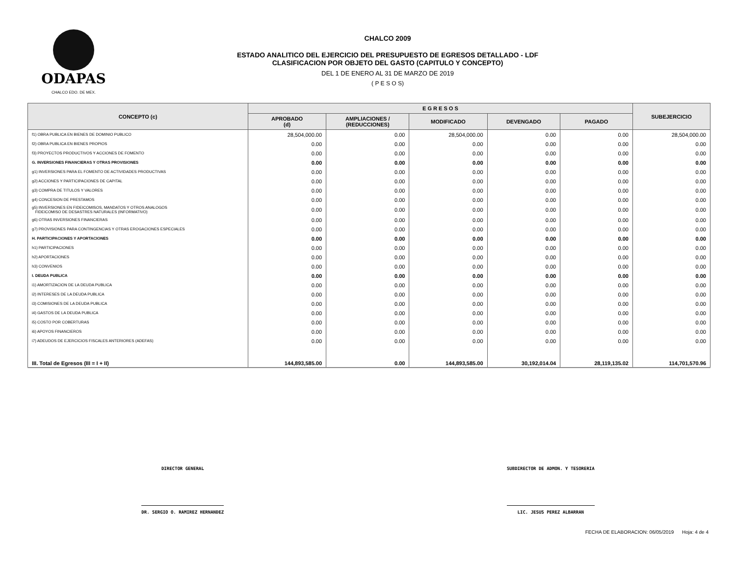ODAPAS
CHALCO EDO. DE MEX.
CHALCO 2009
ESTADO ANALITICO DEL EJERCICIO DEL PRESUPUESTO DE EGRESOS DETALLADO - LDF
CLASIFICACION POR OBJETO DEL GASTO (CAPITULO Y CONCEPTO)
DEL 1 DE ENERO AL 31 DE MARZO DE 2019
( P E S O S)
| CONCEPTO (c) | E G R E S O S | | | | | SUBEJERCICIO |
| --- | --- | --- | --- | --- | --- | --- |
| | APROBADO (d) | AMPLIACIONES / (REDUCCIONES) | MODIFICADO | DEVENGADO | PAGADO | |
| f1) OBRA PUBLICA EN BIENES DE DOMINIO PUBLICO | 28,504,000.00 | 0.00 | 28,504,000.00 | 0.00 | 0.00 | 28,504,000.00 |
| f2) OBRA PUBLICA EN BIENES PROPIOS | 0.00 | 0.00 | 0.00 | 0.00 | 0.00 | 0.00 |
| f3) PROYECTOS PRODUCTIVOS Y ACCIONES DE FOMENTO | 0.00 | 0.00 | 0.00 | 0.00 | 0.00 | 0.00 |
| G. INVERSIONES FINANCIERAS Y OTRAS PROVISIONES | 0.00 | 0.00 | 0.00 | 0.00 | 0.00 | 0.00 |
| g1) INVERSIONES PARA EL FOMENTO DE ACTIVIDADES PRODUCTIVAS | 0.00 | 0.00 | 0.00 | 0.00 | 0.00 | 0.00 |
| g2) ACCIONES Y PARTICIPACIONES DE CAPITAL | 0.00 | 0.00 | 0.00 | 0.00 | 0.00 | 0.00 |
| g3) COMPRA DE TITULOS Y VALORES | 0.00 | 0.00 | 0.00 | 0.00 | 0.00 | 0.00 |
| g4) CONCESION DE PRESTAMOS | 0.00 | 0.00 | 0.00 | 0.00 | 0.00 | 0.00 |
| g5) INVERSIONES EN FIDEICOMISOS, MANDATOS Y OTROS ANALOGOS FIDEICOMISO DE DESASTRES NATURALES (INFORMATIVO) | 0.00 | 0.00 | 0.00 | 0.00 | 0.00 | 0.00 |
| g6) OTRAS INVERSIONES FINANCIERAS | 0.00 | 0.00 | 0.00 | 0.00 | 0.00 | 0.00 |
| g7) PROVISIONES PARA CONTINGENCIAS Y OTRAS EROGACIONES ESPECIALES | 0.00 | 0.00 | 0.00 | 0.00 | 0.00 | 0.00 |
| H. PARTICIPACIONES Y APORTACIONES | 0.00 | 0.00 | 0.00 | 0.00 | 0.00 | 0.00 |
| h1) PARTICIPACIONES | 0.00 | 0.00 | 0.00 | 0.00 | 0.00 | 0.00 |
| h2) APORTACIONES | 0.00 | 0.00 | 0.00 | 0.00 | 0.00 | 0.00 |
| h3) CONVENIOS | 0.00 | 0.00 | 0.00 | 0.00 | 0.00 | 0.00 |
| I. DEUDA PUBLICA | 0.00 | 0.00 | 0.00 | 0.00 | 0.00 | 0.00 |
| i1) AMORTIZACION DE LA DEUDA PUBLICA | 0.00 | 0.00 | 0.00 | 0.00 | 0.00 | 0.00 |
| i2) INTERESES DE LA DEUDA PUBLICA | 0.00 | 0.00 | 0.00 | 0.00 | 0.00 | 0.00 |
| i3) COMISIONES DE LA DEUDA PUBLICA | 0.00 | 0.00 | 0.00 | 0.00 | 0.00 | 0.00 |
| i4) GASTOS DE LA DEUDA PUBLICA | 0.00 | 0.00 | 0.00 | 0.00 | 0.00 | 0.00 |
| i5) COSTO POR COBERTURAS | 0.00 | 0.00 | 0.00 | 0.00 | 0.00 | 0.00 |
| i6) APOYOS FINANCIEROS | 0.00 | 0.00 | 0.00 | 0.00 | 0.00 | 0.00 |
| i7) ADEUDOS DE EJERCICIOS FISCALES ANTERIORES (ADEFAS) | 0.00 | 0.00 | 0.00 | 0.00 | 0.00 | 0.00 |
| III. Total de Egresos (III = I + II) | 144,893,585.00 | 0.00 | 144,893,585.00 | 30,192,014.04 | 28,119,135.02 | 114,701,570.96 |
DIRECTOR GENERAL
DR. SERGIO O. RAMIREZ HERNANDEZ
SUBDIRECTOR DE ADMON. Y TESORERIA
LIC. JESUS PEREZ ALBARRAN
FECHA DE ELABORACION: 06/05/2019 Hoja: 4 de 4